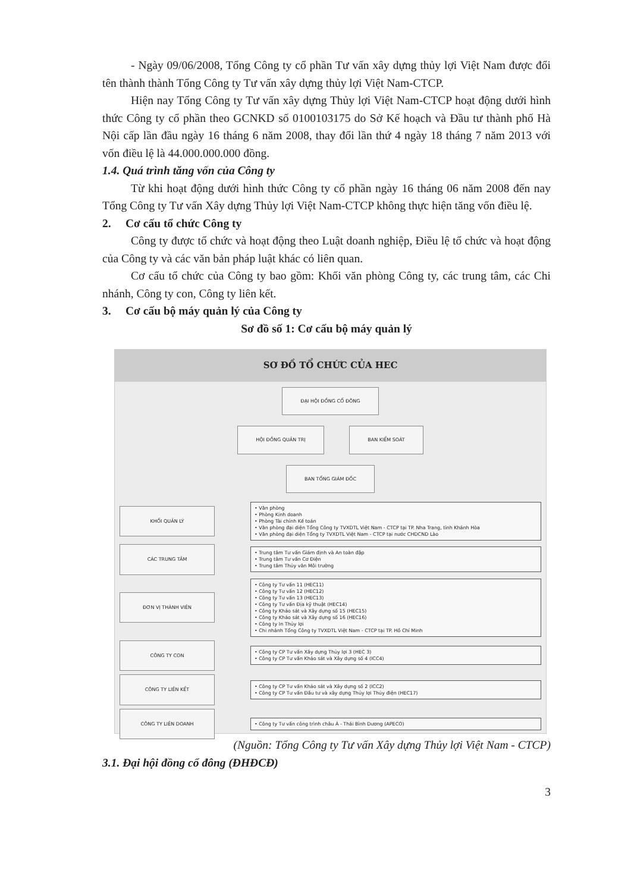- Ngày 09/06/2008, Tổng Công ty cổ phần Tư vấn xây dựng thủy lợi Việt Nam được đổi tên thành thành Tổng Công ty Tư vấn xây dựng thủy lợi Việt Nam-CTCP.
Hiện nay Tổng Công ty Tư vấn xây dựng Thủy lợi Việt Nam-CTCP hoạt động dưới hình thức Công ty cổ phần theo GCNKD số 0100103175 do Sở Kế hoạch và Đầu tư thành phố Hà Nội cấp lần đầu ngày 16 tháng 6 năm 2008, thay đổi lần thứ 4 ngày 18 tháng 7 năm 2013 với vốn điều lệ là 44.000.000.000 đồng.
1.4. Quá trình tăng vốn của Công ty
Từ khi hoạt động dưới hình thức Công ty cổ phần ngày 16 tháng 06 năm 2008 đến nay Tổng Công ty Tư vấn Xây dựng Thủy lợi Việt Nam-CTCP không thực hiện tăng vốn điều lệ.
2. Cơ cấu tổ chức Công ty
Công ty được tổ chức và hoạt động theo Luật doanh nghiệp, Điều lệ tổ chức và hoạt động của Công ty và các văn bản pháp luật khác có liên quan.
Cơ cấu tổ chức của Công ty bao gồm: Khối văn phòng Công ty, các trung tâm, các Chi nhánh, Công ty con, Công ty liên kết.
3. Cơ cấu bộ máy quản lý của Công ty
Sơ đồ số 1: Cơ cấu bộ máy quản lý
SƠ ĐỒ TỔ CHỨC CỦA HEC
ĐẠI HỘI ĐỒNG CỔ ĐÔNG
HỘI ĐỒNG QUẢN TRỊ BAN KIỂM SOÁT
BAN TỔNG GIÁM ĐỐC
KHỐI QUẢN LÝ
• Văn phòng
• Phòng Kinh doanh
• Phòng Tài chính Kế toán
• Văn phòng đại diện Tổng Công ty TVXDTL Việt Nam - CTCP tại TP. Nha Trang, tỉnh Khánh Hòa
• Văn phòng đại diện Tổng ty TVXDTL Việt Nam - CTCP tại nước CHDCND Lào
CÁC TRUNG TÂM
• Trung tâm Tư vấn Giám định và An toàn đập
• Trung tâm Tư vấn Cơ Điện
• Trung tâm Thủy văn Môi trường
ĐƠN VỊ THÀNH VIÊN
• Công ty Tư vấn 11 (HEC11)
• Công ty Tư vấn 12 (HEC12)
• Công ty Tư vấn 13 (HEC13)
• Công ty Tư vấn Địa kỹ thuật (HEC14)
• Công ty Khảo sát và Xây dựng số 15 (HEC15)
• Công ty Khảo sát và Xây dựng số 16 (HEC16)
• Công ty In Thủy lợi
• Chi nhánh Tổng Công ty TVXDTL Việt Nam - CTCP tại TP. Hồ Chí Minh
CÔNG TY CON
• Công ty CP Tư vấn Xây dựng Thủy lợi 3 (HEC 3)
• Công ty CP Tư vấn Khảo sát và Xây dựng số 4 (ICC4)
CÔNG TY LIÊN KẾT
• Công ty CP Tư vấn Khảo sát và Xây dựng số 2 (ICC2)
• Công ty CP Tư vấn Đầu tư và xây dựng Thủy lợi Thủy điện (HEC17)
CÔNG TY LIÊN DOANH
• Công ty Tư vấn công trình châu Á - Thái Bình Dương (APECO)
(Nguồn: Tổng Công ty Tư vấn Xây dựng Thủy lợi Việt Nam - CTCP)
3.1. Đại hội đồng cổ đông (ĐHĐCĐ)
3